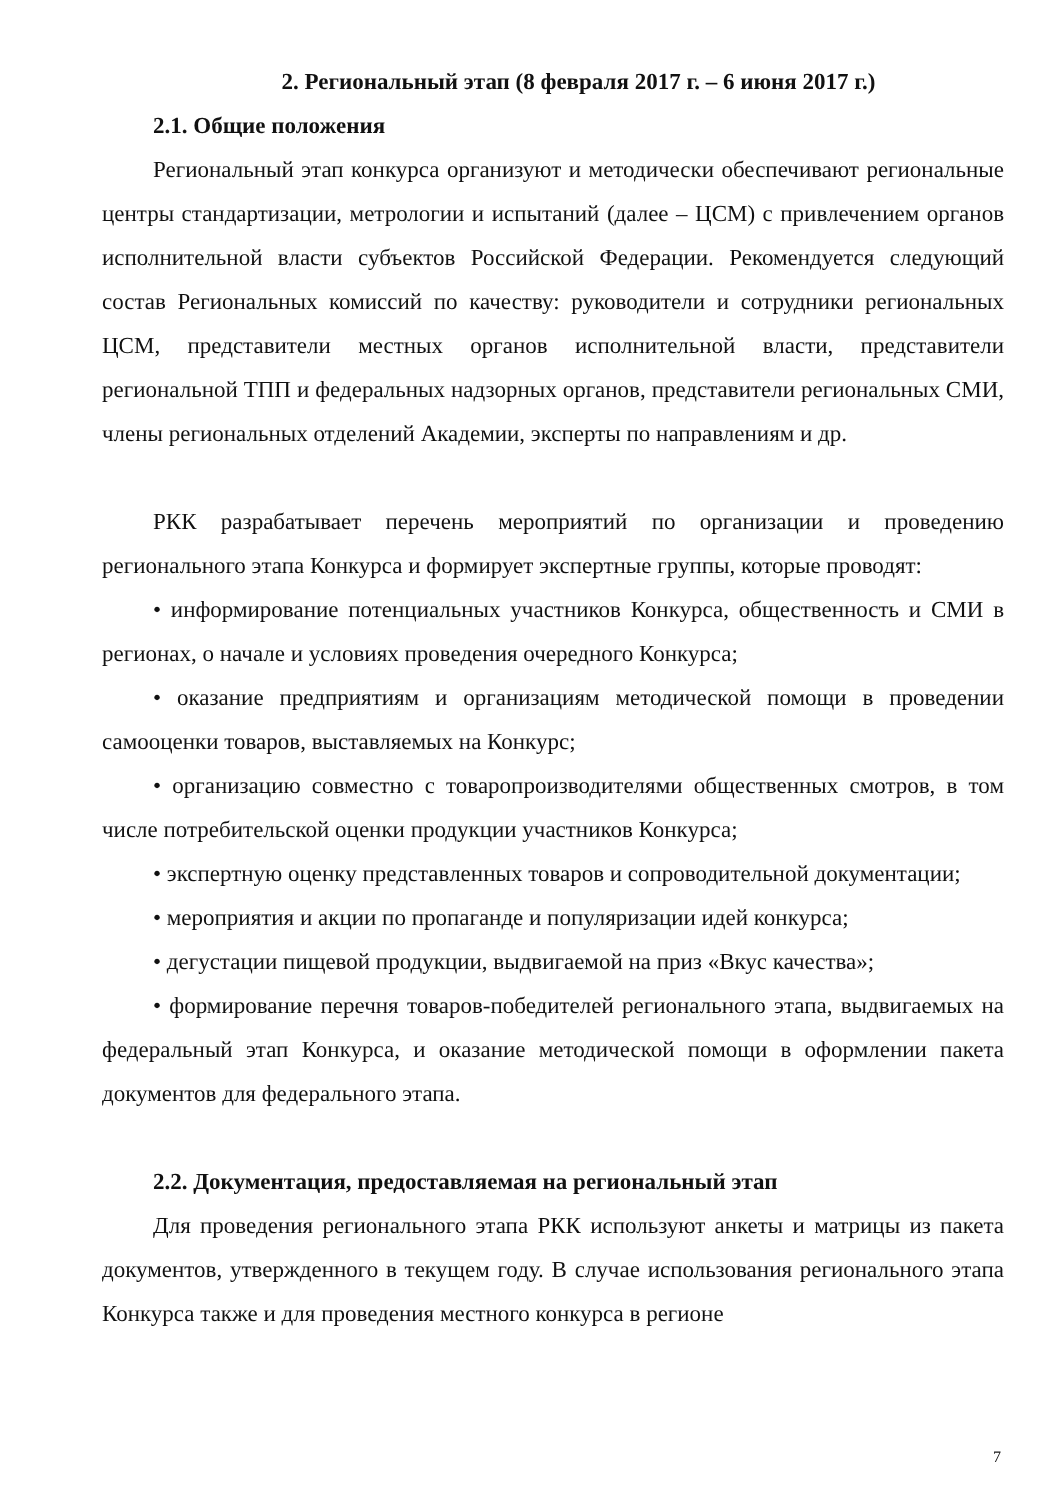2. Региональный этап (8 февраля 2017 г. – 6 июня 2017 г.)
2.1. Общие положения
Региональный этап конкурса организуют и методически обеспечивают региональные центры стандартизации, метрологии и испытаний (далее – ЦСМ) с привлечением органов исполнительной власти субъектов Российской Федерации. Рекомендуется следующий состав Региональных комиссий по качеству: руководители и сотрудники региональных ЦСМ, представители местных органов исполнительной власти, представители региональной ТПП и федеральных надзорных органов, представители региональных СМИ, члены региональных отделений Академии, эксперты по направлениям и др.
РКК разрабатывает перечень мероприятий по организации и проведению регионального этапа Конкурса и формирует экспертные группы, которые проводят:
• информирование потенциальных участников Конкурса, общественность и СМИ в регионах, о начале и условиях проведения очередного Конкурса;
• оказание предприятиям и организациям методической помощи в проведении самооценки товаров, выставляемых на Конкурс;
• организацию совместно с товаропроизводителями общественных смотров, в том числе потребительской оценки продукции участников Конкурса;
• экспертную оценку представленных товаров и сопроводительной документации;
• мероприятия и акции по пропаганде и популяризации идей конкурса;
• дегустации пищевой продукции, выдвигаемой на приз «Вкус качества»;
• формирование перечня товаров-победителей регионального этапа, выдвигаемых на федеральный этап Конкурса, и оказание методической помощи в оформлении пакета документов для федерального этапа.
2.2. Документация, предоставляемая на региональный этап
Для проведения регионального этапа РКК используют анкеты и матрицы из пакета документов, утвержденного в текущем году. В случае использования регионального этапа Конкурса также и для проведения местного конкурса в регионе
7